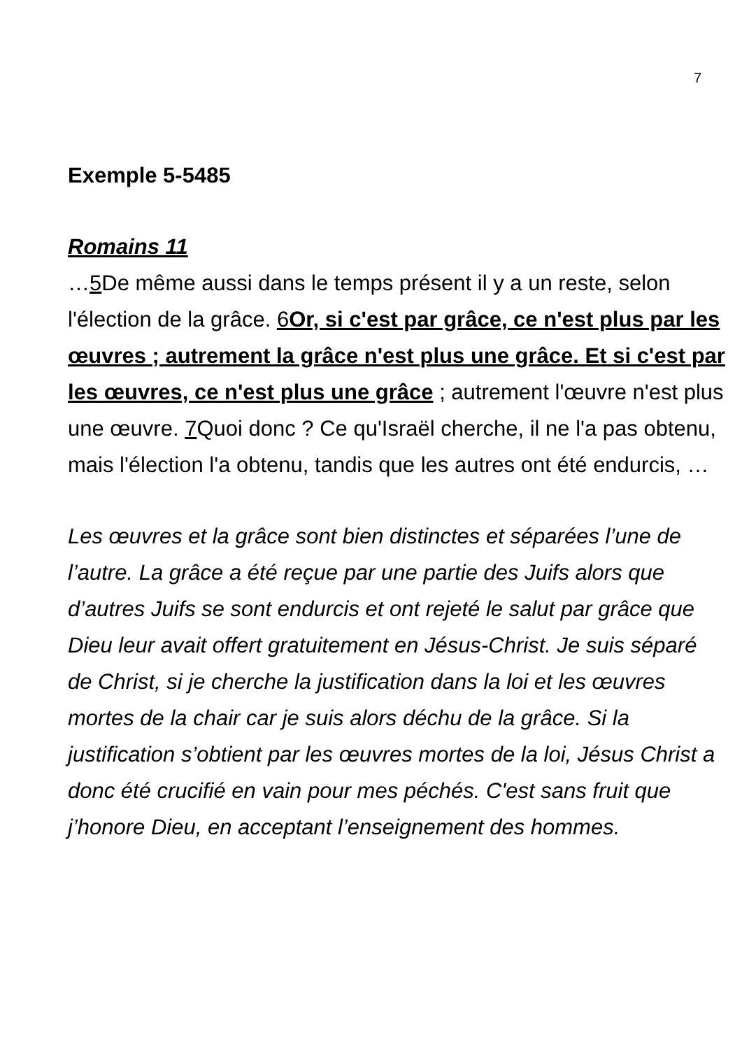7
Exemple 5-5485
Romains 11
…5 De même aussi dans le temps présent il y a un reste, selon l'élection de la grâce. 6 Or, si c'est par grâce, ce n'est plus par les œuvres ; autrement la grâce n'est plus une grâce. Et si c'est par les œuvres, ce n'est plus une grâce ; autrement l'œuvre n'est plus une œuvre. 7 Quoi donc ? Ce qu'Israël cherche, il ne l'a pas obtenu, mais l'élection l'a obtenu, tandis que les autres ont été endurcis, …
Les œuvres et la grâce sont bien distinctes et séparées l’une de l’autre. La grâce a été reçue par une partie des Juifs alors que d’autres Juifs se sont endurcis et ont rejeté le salut par grâce que Dieu leur avait offert gratuitement en Jésus-Christ. Je suis séparé de Christ, si je cherche la justification dans la loi et les œuvres mortes de la chair car je suis alors déchu de la grâce. Si la justification s’obtient par les œuvres mortes de la loi, Jésus Christ a donc été crucifié en vain pour mes péchés. C'est sans fruit que j’honore Dieu, en acceptant l’enseignement des hommes.